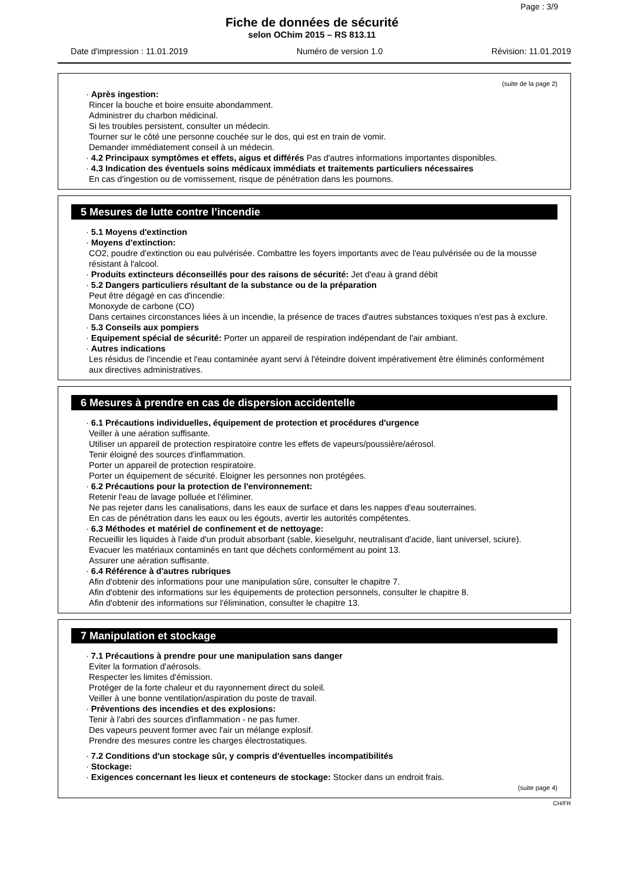Page : 3/9
Fiche de données de sécurité
selon OChim 2015 – RS 813.11
Date d'impression : 11.01.2019 Numéro de version 1.0 Révision: 11.01.2019
(suite de la page 2)
· Après ingestion:
Rincer la bouche et boire ensuite abondamment.
Administrer du charbon médicinal.
Si les troubles persistent, consulter un médecin.
Tourner sur le côté une personne couchée sur le dos, qui est en train de vomir.
Demander immédiatement conseil à un médecin.
· 4.2 Principaux symptômes et effets, aigus et différés Pas d'autres informations importantes disponibles.
· 4.3 Indication des éventuels soins médicaux immédiats et traitements particuliers nécessaires
En cas d'ingestion ou de vomissement, risque de pénétration dans les poumons.
5 Mesures de lutte contre l’incendie
· 5.1 Moyens d'extinction
· Moyens d'extinction:
CO2, poudre d'extinction ou eau pulvérisée. Combattre les foyers importants avec de l'eau pulvérisée ou de la mousse résistant à l'alcool.
· Produits extincteurs déconseillés pour des raisons de sécurité: Jet d'eau à grand débit
· 5.2 Dangers particuliers résultant de la substance ou de la préparation
Peut être dégagé en cas d'incendie:
Monoxyde de carbone (CO)
Dans certaines circonstances liées à un incendie, la présence de traces d'autres substances toxiques n'est pas à exclure.
· 5.3 Conseils aux pompiers
· Equipement spécial de sécurité: Porter un appareil de respiration indépendant de l'air ambiant.
· Autres indications
Les résidus de l'incendie et l'eau contaminée ayant servi à l'éteindre doivent impérativement être éliminés conformément aux directives administratives.
6 Mesures à prendre en cas de dispersion accidentelle
· 6.1 Précautions individuelles, équipement de protection et procédures d'urgence
Veiller à une aération suffisante.
Utiliser un appareil de protection respiratoire contre les effets de vapeurs/poussière/aérosol.
Tenir éloigné des sources d'inflammation.
Porter un appareil de protection respiratoire.
Porter un équipement de sécurité. Eloigner les personnes non protégées.
· 6.2 Précautions pour la protection de l'environnement:
Retenir l'eau de lavage polluée et l'éliminer.
Ne pas rejeter dans les canalisations, dans les eaux de surface et dans les nappes d'eau souterraines.
En cas de pénétration dans les eaux ou les égouts, avertir les autorités compétentes.
· 6.3 Méthodes et matériel de confinement et de nettoyage:
Recueillir les liquides à l'aide d'un produit absorbant (sable, kieselguhr, neutralisant d'acide, liant universel, sciure).
Evacuer les matériaux contaminés en tant que déchets conformément au point 13.
Assurer une aération suffisante.
· 6.4 Référence à d'autres rubriques
Afin d'obtenir des informations pour une manipulation sûre, consulter le chapitre 7.
Afin d'obtenir des informations sur les équipements de protection personnels, consulter le chapitre 8.
Afin d'obtenir des informations sur l'élimination, consulter le chapitre 13.
7 Manipulation et stockage
· 7.1 Précautions à prendre pour une manipulation sans danger
Eviter la formation d'aérosols.
Respecter les limites d'émission.
Protéger de la forte chaleur et du rayonnement direct du soleil.
Veiller à une bonne ventilation/aspiration du poste de travail.
· Préventions des incendies et des explosions:
Tenir à l'abri des sources d'inflammation - ne pas fumer.
Des vapeurs peuvent former avec l'air un mélange explosif.
Prendre des mesures contre les charges électrostatiques.
· 7.2 Conditions d'un stockage sûr, y compris d'éventuelles incompatibilités
· Stockage:
· Exigences concernant les lieux et conteneurs de stockage: Stocker dans un endroit frais.
(suite page 4)
CH/FR